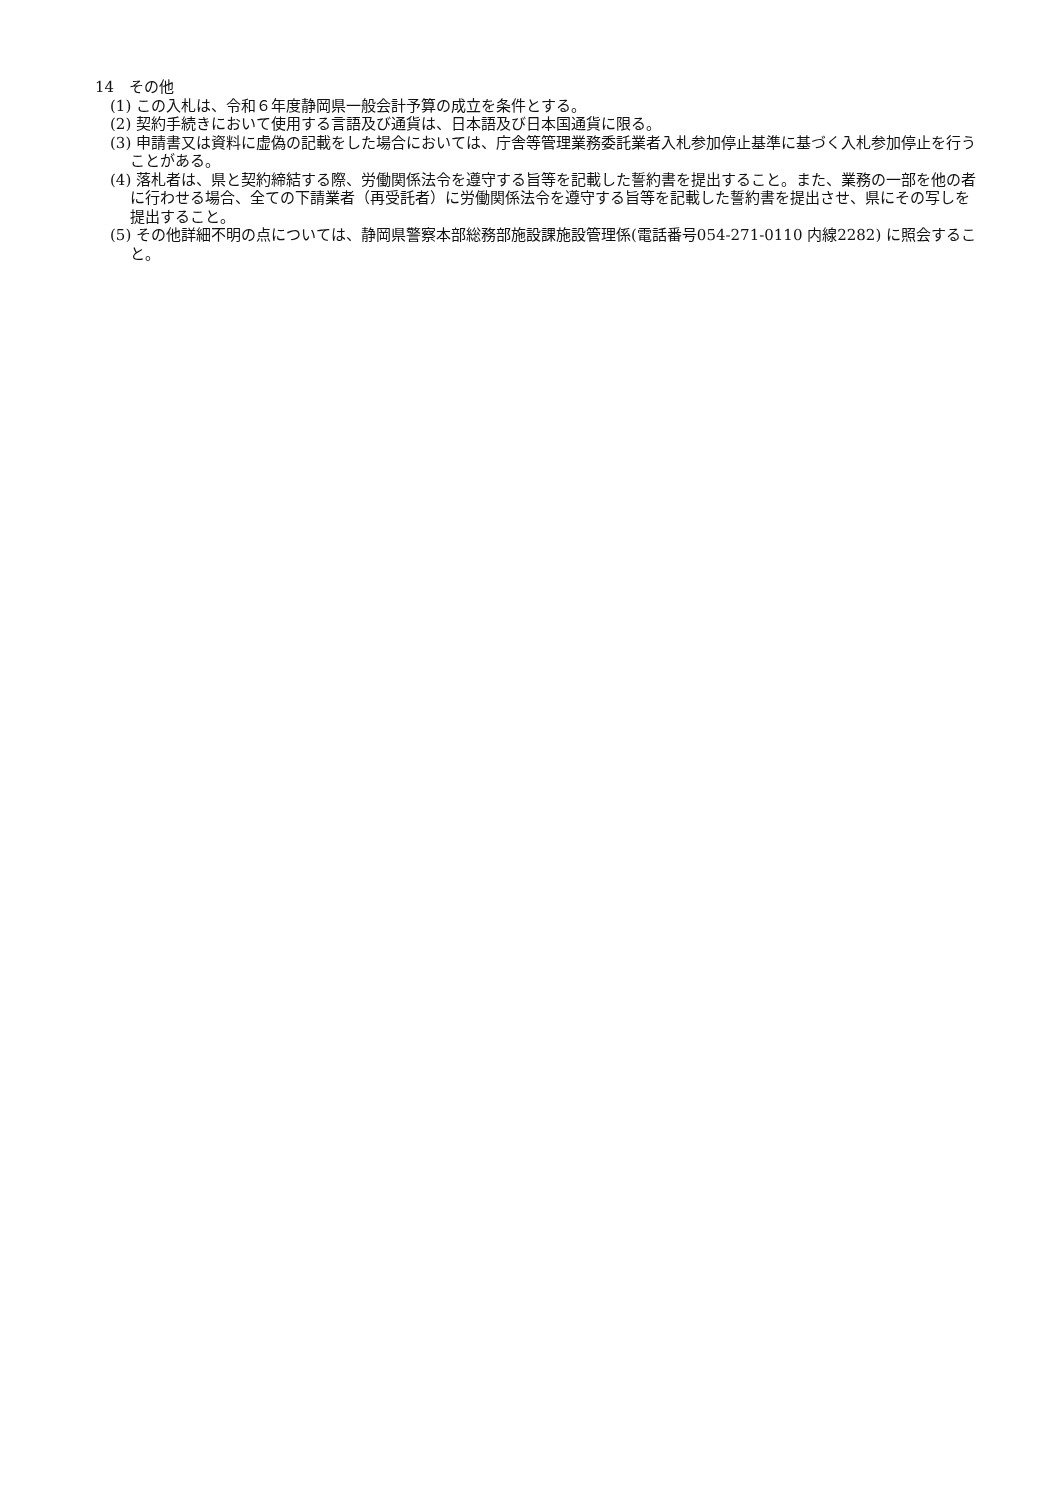14　その他
(1) この入札は、令和６年度静岡県一般会計予算の成立を条件とする。
(2) 契約手続きにおいて使用する言語及び通貨は、日本語及び日本国通貨に限る。
(3) 申請書又は資料に虚偽の記載をした場合においては、庁舎等管理業務委託業者入札参加停止基準に基づく入札参加停止を行うことがある。
(4) 落札者は、県と契約締結する際、労働関係法令を遵守する旨等を記載した誓約書を提出すること。また、業務の一部を他の者に行わせる場合、全ての下請業者（再受託者）に労働関係法令を遵守する旨等を記載した誓約書を提出させ、県にその写しを提出すること。
(5) その他詳細不明の点については、静岡県警察本部総務部施設課施設管理係(電話番号054-271-0110 内線2282) に照会すること。